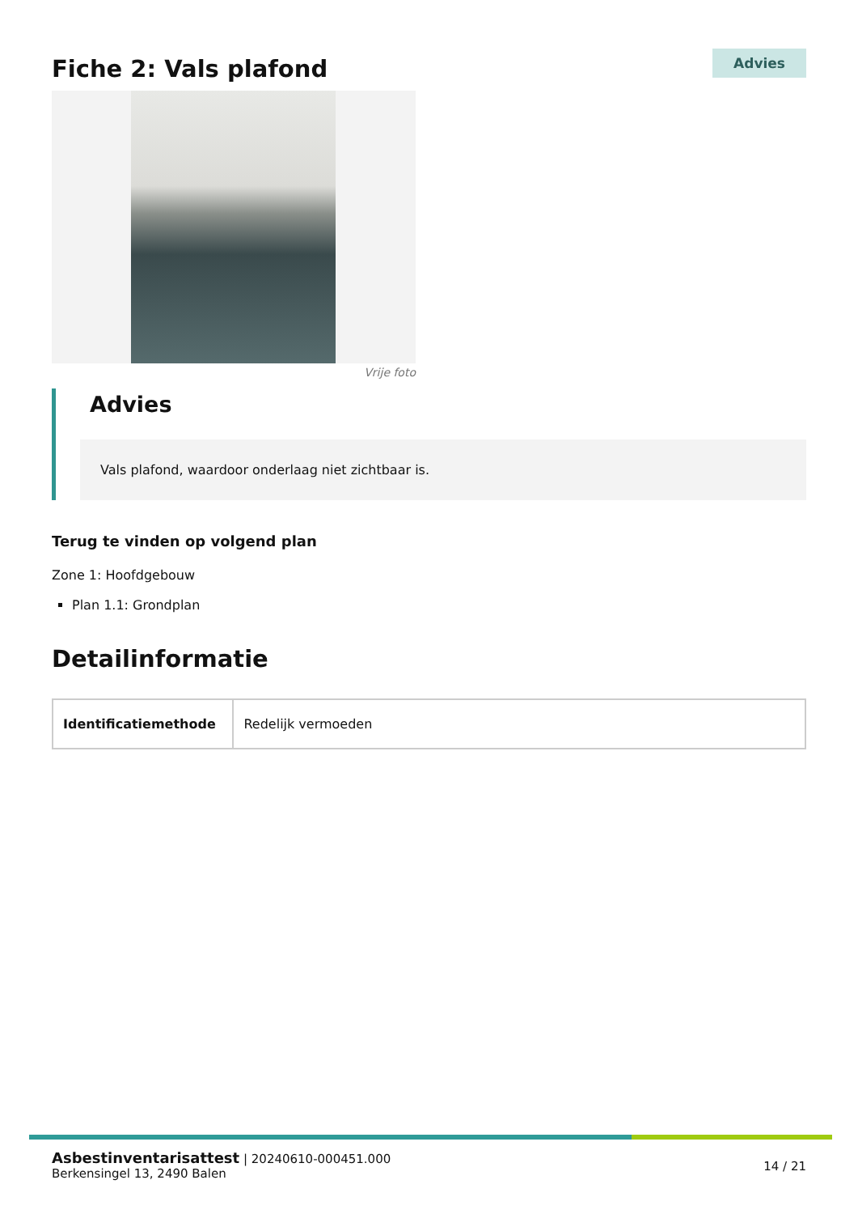Fiche 2: Vals plafond
Advies
Vrije foto
Advies
Vals plafond, waardoor onderlaag niet zichtbaar is.
Terug te vinden op volgend plan
Zone 1: Hoofdgebouw
Plan 1.1: Grondplan
Detailinformatie
| Identificatiemethode | Redelijk vermoeden |
Asbestinventarisattest | 20240610-000451.000
Berkensingel 13, 2490 Balen
14 / 21